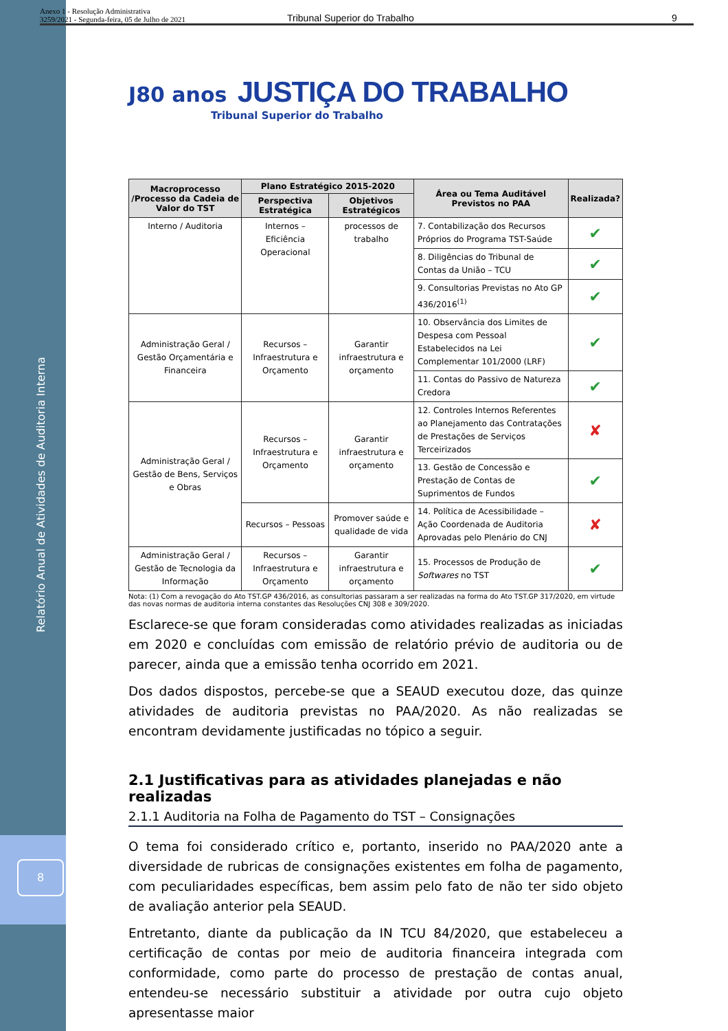Anexo 1 - Resolução Administrativa
3259/2021 - Segunda-feira, 05 de Julho de 2021 Tribunal Superior do Trabalho 9
Relatório Anual de Atividades de Auditoria Interna
8
J80 anos JUSTIÇA DO TRABALHO
Tribunal Superior do Trabalho
| Macroprocesso /Processo da Cadeia de Valor do TST | Plano Estratégico 2015-2020 | | Área ou Tema Auditável Previstos no PAA | Realizada? |
| --- | --- | --- | --- | --- |
| | Perspectiva Estratégica | Objetivos Estratégicos | | |
| Interno / Auditoria | Internos – Eficiência Operacional | processos de trabalho | 7. Contabilização dos Recursos Próprios do Programa TST-Saúde | ✔ |
| | | | 8. Diligências do Tribunal de Contas da União – TCU | ✔ |
| | | | 9. Consultorias Previstas no Ato GP 436/2016<sup>(1)</sup> | ✔ |
| Administração Geral / Gestão Orçamentária e Financeira | Recursos – Infraestrutura e Orçamento | Garantir infraestrutura e orçamento | 10. Observância dos Limites de Despesa com Pessoal Estabelecidos na Lei Complementar 101/2000 (LRF) | ✔ |
| | | | 11. Contas do Passivo de Natureza Credora | ✔ |
| Administração Geral / Gestão de Bens, Serviços e Obras | Recursos – Infraestrutura e Orçamento | Garantir infraestrutura e orçamento | 12. Controles Internos Referentes ao Planejamento das Contratações de Prestações de Serviços Terceirizados | ✘ |
| | | | 13. Gestão de Concessão e Prestação de Contas de Suprimentos de Fundos | ✔ |
| | Recursos – Pessoas | Promover saúde e qualidade de vida | 14. Política de Acessibilidade – Ação Coordenada de Auditoria Aprovadas pelo Plenário do CNJ | ✘ |
| Administração Geral / Gestão de Tecnologia da Informação | Recursos – Infraestrutura e Orçamento | Garantir infraestrutura e orçamento | 15. Processos de Produção de Softwares no TST | ✔ |
Nota: (1) Com a revogação do Ato TST.GP 436/2016, as consultorias passaram a ser realizadas na forma do Ato TST.GP 317/2020, em virtude das novas normas de auditoria interna constantes das Resoluções CNJ 308 e 309/2020.
Esclarece-se que foram consideradas como atividades realizadas as iniciadas em 2020 e concluídas com emissão de relatório prévio de auditoria ou de parecer, ainda que a emissão tenha ocorrido em 2021.
Dos dados dispostos, percebe-se que a SEAUD executou doze, das quinze atividades de auditoria previstas no PAA/2020. As não realizadas se encontram devidamente justificadas no tópico a seguir.
2.1 Justificativas para as atividades planejadas e não realizadas
2.1.1 Auditoria na Folha de Pagamento do TST – Consignações
O tema foi considerado crítico e, portanto, inserido no PAA/2020 ante a diversidade de rubricas de consignações existentes em folha de pagamento, com peculiaridades específicas, bem assim pelo fato de não ter sido objeto de avaliação anterior pela SEAUD.
Entretanto, diante da publicação da IN TCU 84/2020, que estabeleceu a certificação de contas por meio de auditoria financeira integrada com conformidade, como parte do processo de prestação de contas anual, entendeu-se necessário substituir a atividade por outra cujo objeto apresentasse maior